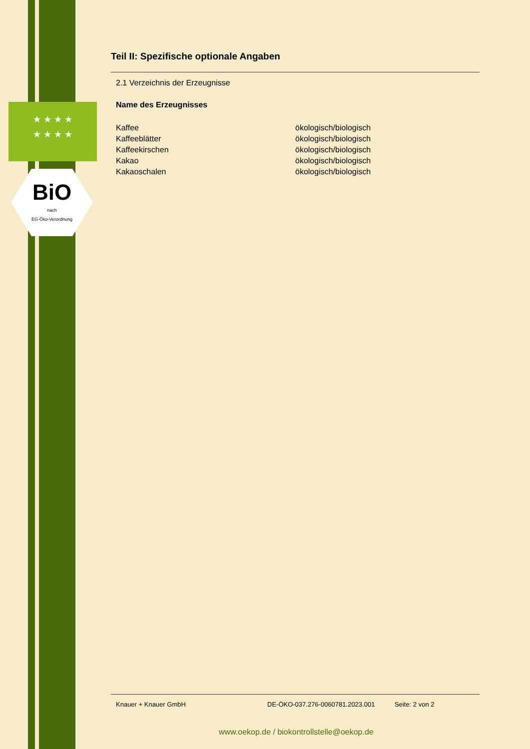★ ★ ★ ★
★ ★ ★ ★
BiO
nach
EG-Öko-Verordnung
Teil II: Spezifische optionale Angaben
2.1 Verzeichnis der Erzeugnisse
Name des Erzeugnisses
| Kaffee | ökologisch/biologisch |
| Kaffeeblätter | ökologisch/biologisch |
| Kaffeekirschen | ökologisch/biologisch |
| Kakao | ökologisch/biologisch |
| Kakaoschalen | ökologisch/biologisch |
Knauer + Knauer GmbH DE-ÖKO-037.276-0060781.2023.001 Seite: 2 von 2
www.oekop.de / biokontrollstelle@oekop.de